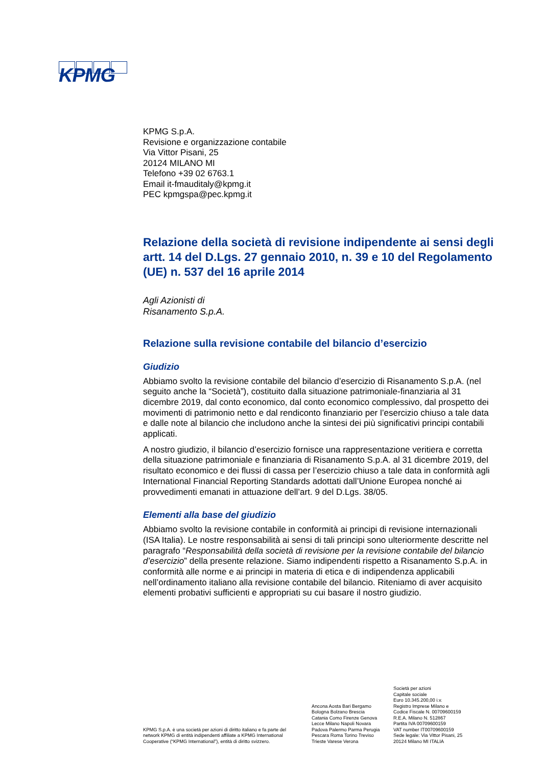KPMG
KPMG S.p.A.
Revisione e organizzazione contabile
Via Vittor Pisani, 25
20124 MILANO MI
Telefono +39 02 6763.1
Email it-fmauditaly@kpmg.it
PEC kpmgspa@pec.kpmg.it
Relazione della società di revisione indipendente ai sensi degli artt. 14 del D.Lgs. 27 gennaio 2010, n. 39 e 10 del Regolamento (UE) n. 537 del 16 aprile 2014
Agli Azionisti di
Risanamento S.p.A.
Relazione sulla revisione contabile del bilancio d’esercizio
Giudizio
Abbiamo svolto la revisione contabile del bilancio d’esercizio di Risanamento S.p.A. (nel seguito anche la “Società”), costituito dalla situazione patrimoniale-finanziaria al 31 dicembre 2019, dal conto economico, dal conto economico complessivo, dal prospetto dei movimenti di patrimonio netto e dal rendiconto finanziario per l’esercizio chiuso a tale data e dalle note al bilancio che includono anche la sintesi dei più significativi principi contabili applicati.
A nostro giudizio, il bilancio d’esercizio fornisce una rappresentazione veritiera e corretta della situazione patrimoniale e finanziaria di Risanamento S.p.A. al 31 dicembre 2019, del risultato economico e dei flussi di cassa per l’esercizio chiuso a tale data in conformità agli International Financial Reporting Standards adottati dall’Unione Europea nonché ai provvedimenti emanati in attuazione dell’art. 9 del D.Lgs. 38/05.
Elementi alla base del giudizio
Abbiamo svolto la revisione contabile in conformità ai principi di revisione internazionali (ISA Italia). Le nostre responsabilità ai sensi di tali principi sono ulteriormente descritte nel paragrafo “Responsabilità della società di revisione per la revisione contabile del bilancio d’esercizio” della presente relazione. Siamo indipendenti rispetto a Risanamento S.p.A. in conformità alle norme e ai principi in materia di etica e di indipendenza applicabili nell’ordinamento italiano alla revisione contabile del bilancio. Riteniamo di aver acquisito elementi probativi sufficienti e appropriati su cui basare il nostro giudizio.
KPMG S.p.A. è una società per azioni di diritto italiano e fa parte del network KPMG di entità indipendenti affiliate a KPMG International Cooperative (“KPMG International”), entità di diritto svizzero.
Ancona Aosta Bari Bergamo
Bologna Bolzano Brescia
Catania Como Firenze Genova
Lecce Milano Napoli Novara
Padova Palermo Parma Perugia
Pescara Roma Torino Treviso
Trieste Varese Verona
Società per azioni
Capitale sociale
Euro 10.345.200,00 i.v.
Registro Imprese Milano e
Codice Fiscale N. 00709600159
R.E.A. Milano N. 512867
Partita IVA 00709600159
VAT number IT00709600159
Sede legale: Via Vittor Pisani, 25
20124 Milano MI ITALIA